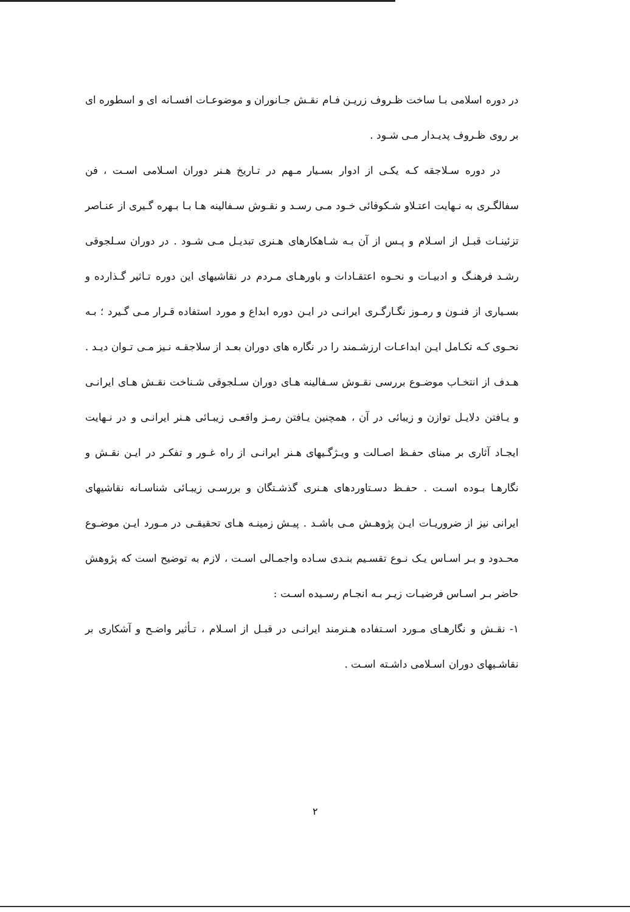در دوره اسلامی بـا ساخت ظـروف زریـن فـام نقـش جـانوران و موضوعـات افسـانه ای و اسطوره ای بر روی ظـروف پدیـدار مـی شـود .
در دوره سـلاجقه کـه یکـی از ادوار بسـیار مـهم در تـاریخ هـنر دوران اسـلامی اسـت ، فن سفالگـری به نـهایت اعتـلاو شـکوفائی خـود مـی رسـد و نقـوش سـفالینه هـا بـا بـهره گـیری از عنـاصر تزئینـات قبـل از اسـلام و پـس از آن بـه شـاهکارهای هـنری تبدیـل مـی شـود . در دوران سـلجوقی رشـد فرهنـگ و ادبیـات و نحـوه اعتقـادات و باورهـای مـردم در نقاشیهای این دوره تـاثیر گـذارده و بسـیاری از فنـون و رمـوز نگـارگـری ایرانـی در ایـن دوره ابداع و مورد استفاده قـرار مـی گـیرد ؛ بـه نحـوی کـه تکـامل ایـن ابداعـات ارزشـمند را در نگاره های دوران بعـد از سلاجقـه نـیز مـی تـوان دیـد . هـدف از انتخـاب موضـوع بررسی نقـوش سـفالینه هـای دوران سـلجوقی شـناخت نقـش هـای ایرانـی و یـافتن دلایـل توازن و زیبائی در آن ، همچنین یـافتن رمـز واقعـی زیبـائی هـنر ایرانـی و در نـهایت ایجـاد آثاری بر مبنای حفـظ اصـالت و ویـژگـیهای هـنر ایرانـی از راه غـور و تفکـر در ایـن نقـش و نگارهـا بـوده اسـت . حفـظ دسـتاوردهای هـنری گذشـتگان و بررسـی زیبـائی شناسـانه نقاشیهای ایرانی نیز از ضروریـات ایـن پژوهـش مـی باشـد . پیـش زمینـه هـای تحقیقـی در مـورد ایـن موضـوع محـدود و بـر اسـاس یـک نـوع تقسـیم بنـدی سـاده واجمـالی اسـت ، لازم به توضیح است که پژوهش حاضر بـر اسـاس فرضیـات زیـر بـه انجـام رسـیده اسـت :
۱- نقـش و نگارهـای مـورد اسـتفاده هـنرمند ایرانـی در قبـل از اسـلام ، تـأثیر واضـح و آشکاری بر نقاشـیهای دوران اسـلامی داشـته اسـت .
۲